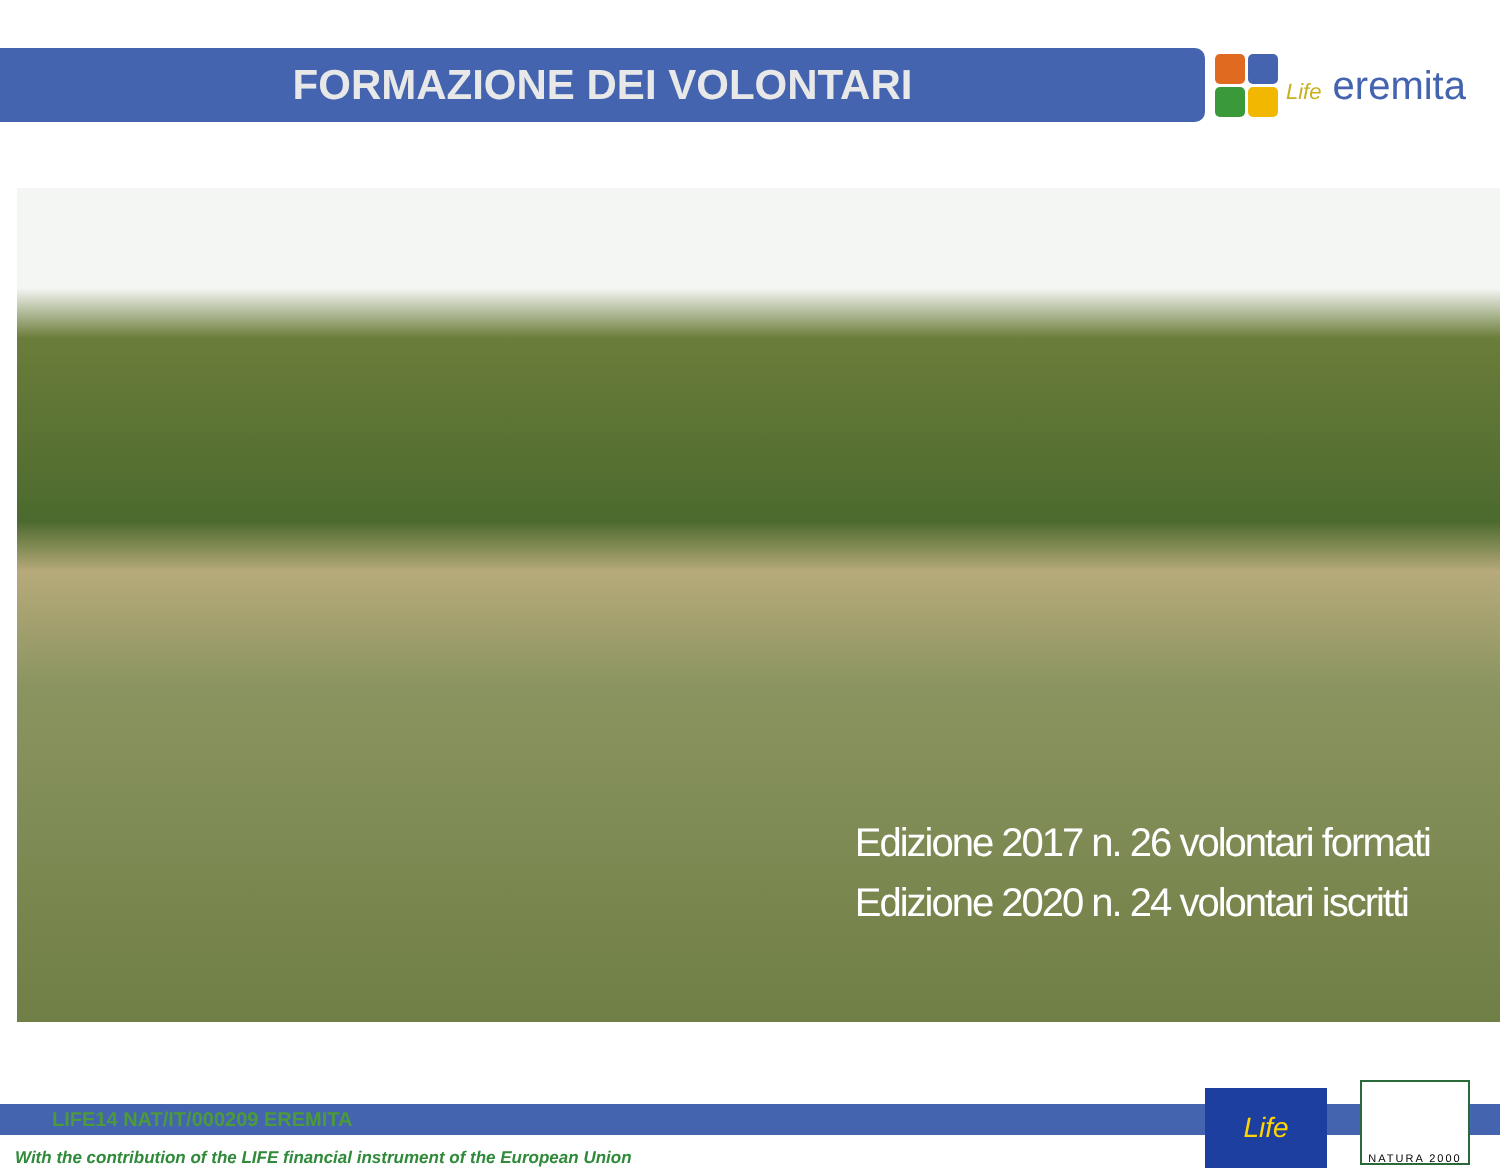FORMAZIONE DEI VOLONTARI
Life eremita
Edizione 2017 n. 26 volontari formati
Edizione 2020 n. 24 volontari iscritti
LIFE14 NAT/IT/000209 EREMITA
With the contribution of the LIFE financial instrument of the European Union
Life
NATURA 2000